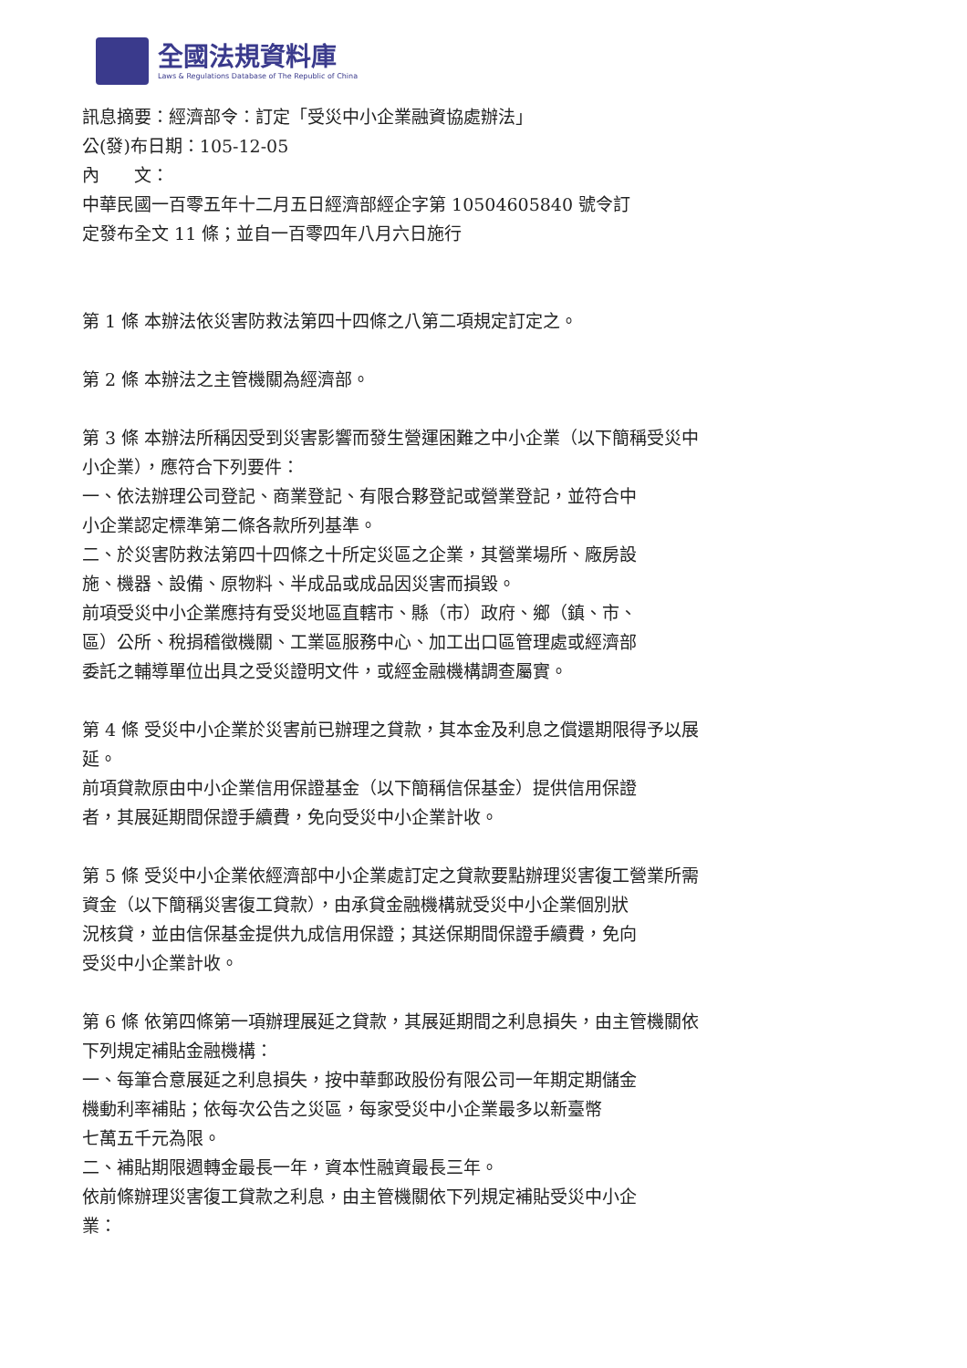全國法規資料庫
Laws & Regulations Database of The Republic of China
訊息摘要：經濟部令：訂定「受災中小企業融資協處辦法」
公(發)布日期：105-12-05
內　　文：
中華民國一百零五年十二月五日經濟部經企字第 10504605840 號令訂
定發布全文 11 條；並自一百零四年八月六日施行
第 1 條 本辦法依災害防救法第四十四條之八第二項規定訂定之。
第 2 條 本辦法之主管機關為經濟部。
第 3 條 本辦法所稱因受到災害影響而發生營運困難之中小企業（以下簡稱受災中
小企業），應符合下列要件：
一、依法辦理公司登記、商業登記、有限合夥登記或營業登記，並符合中
小企業認定標準第二條各款所列基準。
二、於災害防救法第四十四條之十所定災區之企業，其營業場所、廠房設
施、機器、設備、原物料、半成品或成品因災害而損毀。
前項受災中小企業應持有受災地區直轄市、縣（市）政府、鄉（鎮、市、
區）公所、稅捐稽徵機關、工業區服務中心、加工出口區管理處或經濟部
委託之輔導單位出具之受災證明文件，或經金融機構調查屬實。
第 4 條 受災中小企業於災害前已辦理之貸款，其本金及利息之償還期限得予以展
延。
前項貸款原由中小企業信用保證基金（以下簡稱信保基金）提供信用保證
者，其展延期間保證手續費，免向受災中小企業計收。
第 5 條 受災中小企業依經濟部中小企業處訂定之貸款要點辦理災害復工營業所需
資金（以下簡稱災害復工貸款），由承貸金融機構就受災中小企業個別狀
況核貸，並由信保基金提供九成信用保證；其送保期間保證手續費，免向
受災中小企業計收。
第 6 條 依第四條第一項辦理展延之貸款，其展延期間之利息損失，由主管機關依
下列規定補貼金融機構：
一、每筆合意展延之利息損失，按中華郵政股份有限公司一年期定期儲金
機動利率補貼；依每次公告之災區，每家受災中小企業最多以新臺幣
七萬五千元為限。
二、補貼期限週轉金最長一年，資本性融資最長三年。
依前條辦理災害復工貸款之利息，由主管機關依下列規定補貼受災中小企
業：